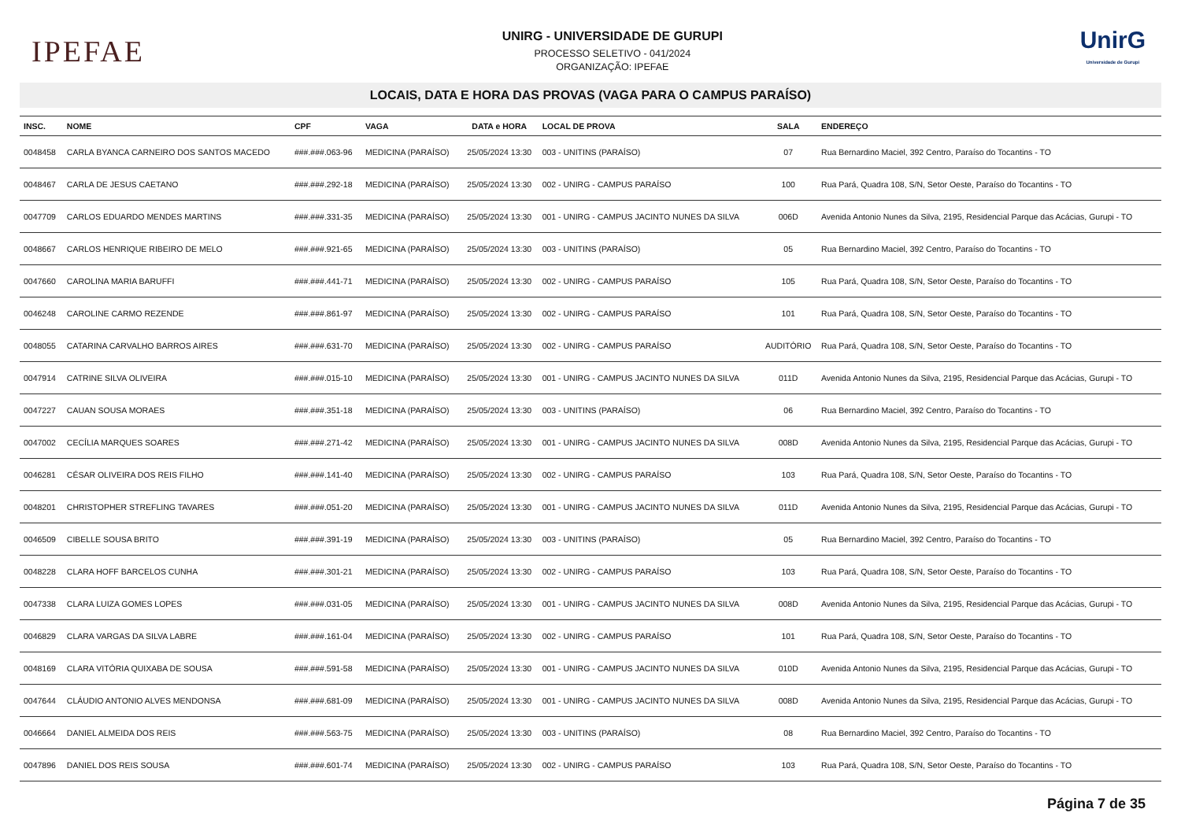IPEFAE
UNIRG - UNIVERSIDADE DE GURUPI
PROCESSO SELETIVO - 041/2024
ORGANIZAÇÃO: IPEFAE
UnirG
Universidade de Gurupi
LOCAIS, DATA E HORA DAS PROVAS (VAGA PARA O CAMPUS PARAÍSO)
| INSC. | NOME | CPF | VAGA | DATA e HORA | LOCAL DE PROVA | SALA | ENDEREÇO |
| --- | --- | --- | --- | --- | --- | --- | --- |
| 0048458 | CARLA BYANCA CARNEIRO DOS SANTOS MACEDO | ###.###.063-96 | MEDICINA (PARAÍSO) | 25/05/2024 13:30 | 003 - UNITINS (PARAÍSO) | 07 | Rua Bernardino Maciel, 392 Centro, Paraíso do Tocantins - TO |
| 0048467 | CARLA DE JESUS CAETANO | ###.###.292-18 | MEDICINA (PARAÍSO) | 25/05/2024 13:30 | 002 - UNIRG - CAMPUS PARAÍSO | 100 | Rua Pará, Quadra 108, S/N, Setor Oeste, Paraíso do Tocantins - TO |
| 0047709 | CARLOS EDUARDO MENDES MARTINS | ###.###.331-35 | MEDICINA (PARAÍSO) | 25/05/2024 13:30 | 001 - UNIRG - CAMPUS JACINTO NUNES DA SILVA | 006D | Avenida Antonio Nunes da Silva, 2195, Residencial Parque das Acácias, Gurupi - TO |
| 0048667 | CARLOS HENRIQUE RIBEIRO DE MELO | ###.###.921-65 | MEDICINA (PARAÍSO) | 25/05/2024 13:30 | 003 - UNITINS (PARAÍSO) | 05 | Rua Bernardino Maciel, 392 Centro, Paraíso do Tocantins - TO |
| 0047660 | CAROLINA MARIA BARUFFI | ###.###.441-71 | MEDICINA (PARAÍSO) | 25/05/2024 13:30 | 002 - UNIRG - CAMPUS PARAÍSO | 105 | Rua Pará, Quadra 108, S/N, Setor Oeste, Paraíso do Tocantins - TO |
| 0046248 | CAROLINE CARMO REZENDE | ###.###.861-97 | MEDICINA (PARAÍSO) | 25/05/2024 13:30 | 002 - UNIRG - CAMPUS PARAÍSO | 101 | Rua Pará, Quadra 108, S/N, Setor Oeste, Paraíso do Tocantins - TO |
| 0048055 | CATARINA CARVALHO BARROS AIRES | ###.###.631-70 | MEDICINA (PARAÍSO) | 25/05/2024 13:30 | 002 - UNIRG - CAMPUS PARAÍSO | AUDITÓRIO | Rua Pará, Quadra 108, S/N, Setor Oeste, Paraíso do Tocantins - TO |
| 0047914 | CATRINE SILVA OLIVEIRA | ###.###.015-10 | MEDICINA (PARAÍSO) | 25/05/2024 13:30 | 001 - UNIRG - CAMPUS JACINTO NUNES DA SILVA | 011D | Avenida Antonio Nunes da Silva, 2195, Residencial Parque das Acácias, Gurupi - TO |
| 0047227 | CAUAN SOUSA MORAES | ###.###.351-18 | MEDICINA (PARAÍSO) | 25/05/2024 13:30 | 003 - UNITINS (PARAÍSO) | 06 | Rua Bernardino Maciel, 392 Centro, Paraíso do Tocantins - TO |
| 0047002 | CECÍLIA MARQUES SOARES | ###.###.271-42 | MEDICINA (PARAÍSO) | 25/05/2024 13:30 | 001 - UNIRG - CAMPUS JACINTO NUNES DA SILVA | 008D | Avenida Antonio Nunes da Silva, 2195, Residencial Parque das Acácias, Gurupi - TO |
| 0046281 | CÉSAR OLIVEIRA DOS REIS FILHO | ###.###.141-40 | MEDICINA (PARAÍSO) | 25/05/2024 13:30 | 002 - UNIRG - CAMPUS PARAÍSO | 103 | Rua Pará, Quadra 108, S/N, Setor Oeste, Paraíso do Tocantins - TO |
| 0048201 | CHRISTOPHER STREFLING TAVARES | ###.###.051-20 | MEDICINA (PARAÍSO) | 25/05/2024 13:30 | 001 - UNIRG - CAMPUS JACINTO NUNES DA SILVA | 011D | Avenida Antonio Nunes da Silva, 2195, Residencial Parque das Acácias, Gurupi - TO |
| 0046509 | CIBELLE SOUSA BRITO | ###.###.391-19 | MEDICINA (PARAÍSO) | 25/05/2024 13:30 | 003 - UNITINS (PARAÍSO) | 05 | Rua Bernardino Maciel, 392 Centro, Paraíso do Tocantins - TO |
| 0048228 | CLARA HOFF BARCELOS CUNHA | ###.###.301-21 | MEDICINA (PARAÍSO) | 25/05/2024 13:30 | 002 - UNIRG - CAMPUS PARAÍSO | 103 | Rua Pará, Quadra 108, S/N, Setor Oeste, Paraíso do Tocantins - TO |
| 0047338 | CLARA LUIZA GOMES LOPES | ###.###.031-05 | MEDICINA (PARAÍSO) | 25/05/2024 13:30 | 001 - UNIRG - CAMPUS JACINTO NUNES DA SILVA | 008D | Avenida Antonio Nunes da Silva, 2195, Residencial Parque das Acácias, Gurupi - TO |
| 0046829 | CLARA VARGAS DA SILVA LABRE | ###.###.161-04 | MEDICINA (PARAÍSO) | 25/05/2024 13:30 | 002 - UNIRG - CAMPUS PARAÍSO | 101 | Rua Pará, Quadra 108, S/N, Setor Oeste, Paraíso do Tocantins - TO |
| 0048169 | CLARA VITÓRIA QUIXABA DE SOUSA | ###.###.591-58 | MEDICINA (PARAÍSO) | 25/05/2024 13:30 | 001 - UNIRG - CAMPUS JACINTO NUNES DA SILVA | 010D | Avenida Antonio Nunes da Silva, 2195, Residencial Parque das Acácias, Gurupi - TO |
| 0047644 | CLÁUDIO ANTONIO ALVES MENDONSA | ###.###.681-09 | MEDICINA (PARAÍSO) | 25/05/2024 13:30 | 001 - UNIRG - CAMPUS JACINTO NUNES DA SILVA | 008D | Avenida Antonio Nunes da Silva, 2195, Residencial Parque das Acácias, Gurupi - TO |
| 0046664 | DANIEL ALMEIDA DOS REIS | ###.###.563-75 | MEDICINA (PARAÍSO) | 25/05/2024 13:30 | 003 - UNITINS (PARAÍSO) | 08 | Rua Bernardino Maciel, 392 Centro, Paraíso do Tocantins - TO |
| 0047896 | DANIEL DOS REIS SOUSA | ###.###.601-74 | MEDICINA (PARAÍSO) | 25/05/2024 13:30 | 002 - UNIRG - CAMPUS PARAÍSO | 103 | Rua Pará, Quadra 108, S/N, Setor Oeste, Paraíso do Tocantins - TO |
Página 7 de 35